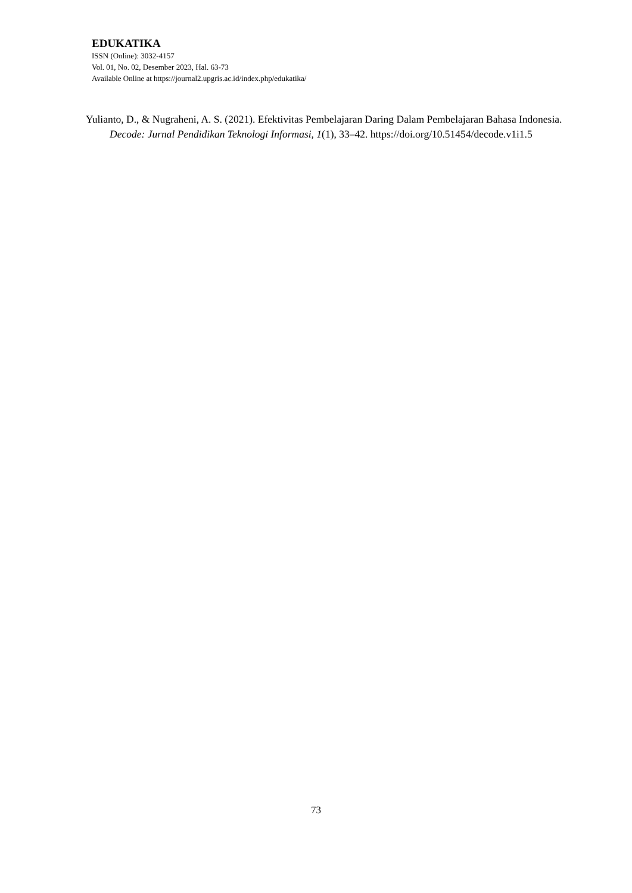EDUKATIKA
ISSN (Online): 3032-4157
Vol. 01, No. 02, Desember 2023, Hal. 63-73
Available Online at https://journal2.upgris.ac.id/index.php/edukatika/
Yulianto, D., & Nugraheni, A. S. (2021). Efektivitas Pembelajaran Daring Dalam Pembelajaran Bahasa Indonesia. Decode: Jurnal Pendidikan Teknologi Informasi, 1(1), 33–42. https://doi.org/10.51454/decode.v1i1.5
73